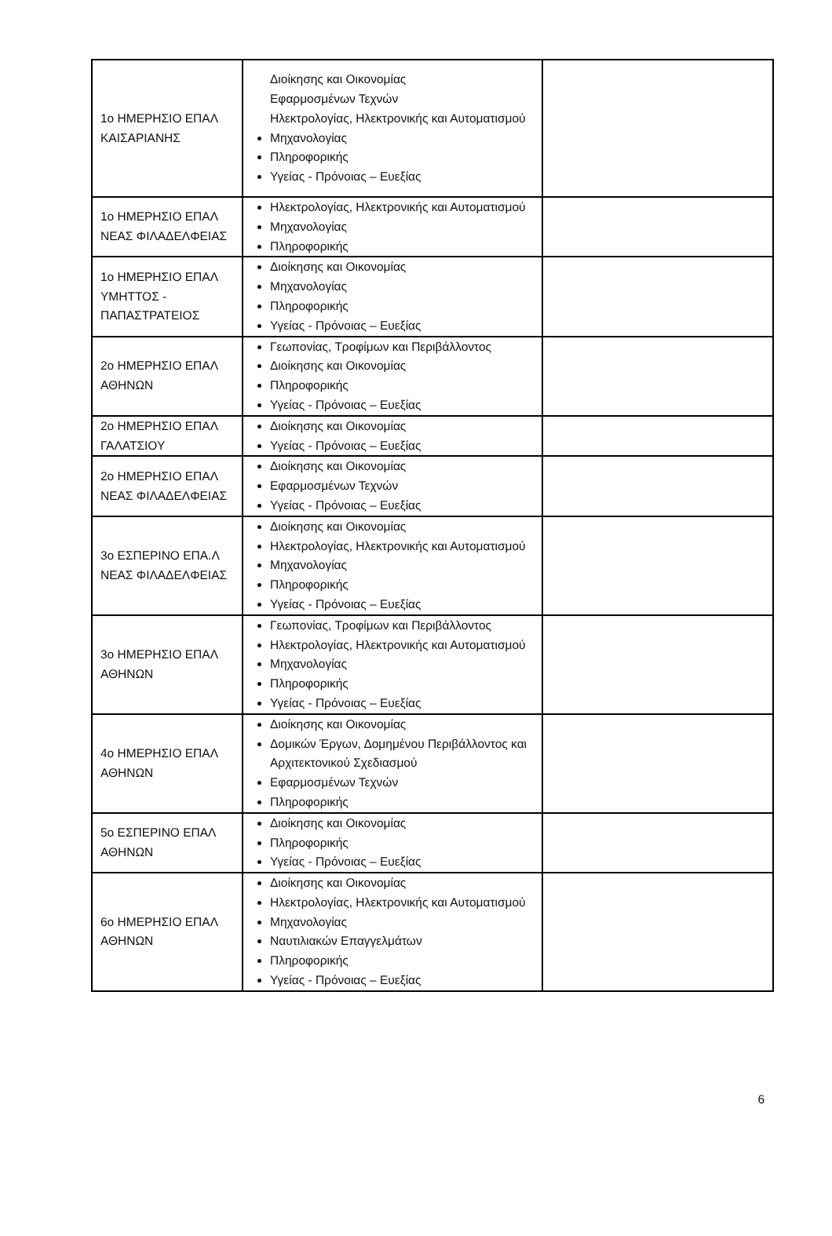| 1ο ΗΜΕΡΗΣΙΟ ΕΠΑΛ ΚΑΙΣΑΡΙΑΝΗΣ | Διοίκησης και Οικονομίας Εφαρμοσμένων Τεχνών Ηλεκτρολογίας, Ηλεκτρονικής και Αυτοματισμού Μηχανολογίας Πληροφορικής Υγείας - Πρόνοιας – Ευεξίας | |
| 1ο ΗΜΕΡΗΣΙΟ ΕΠΑΛ ΝΕΑΣ ΦΙΛΑΔΕΛΦΕΙΑΣ | Ηλεκτρολογίας, Ηλεκτρονικής και Αυτοματισμού Μηχανολογίας Πληροφορικής | |
| 1ο ΗΜΕΡΗΣΙΟ ΕΠΑΛ ΥΜΗΤΤΟΣ - ΠΑΠΑΣΤΡΑΤΕΙΟΣ | Διοίκησης και Οικονομίας Μηχανολογίας Πληροφορικής Υγείας - Πρόνοιας – Ευεξίας | |
| 2ο ΗΜΕΡΗΣΙΟ ΕΠΑΛ ΑΘΗΝΩΝ | Γεωπονίας, Τροφίμων και Περιβάλλοντος Διοίκησης και Οικονομίας Πληροφορικής Υγείας - Πρόνοιας – Ευεξίας | |
| 2ο ΗΜΕΡΗΣΙΟ ΕΠΑΛ ΓΑΛΑΤΣΙΟΥ | Διοίκησης και Οικονομίας Υγείας - Πρόνοιας – Ευεξίας | |
| 2ο ΗΜΕΡΗΣΙΟ ΕΠΑΛ ΝΕΑΣ ΦΙΛΑΔΕΛΦΕΙΑΣ | Διοίκησης και Οικονομίας Εφαρμοσμένων Τεχνών Υγείας - Πρόνοιας – Ευεξίας | |
| 3ο ΕΣΠΕΡΙΝΟ ΕΠΑ.Λ ΝΕΑΣ ΦΙΛΑΔΕΛΦΕΙΑΣ | Διοίκησης και Οικονομίας Ηλεκτρολογίας, Ηλεκτρονικής και Αυτοματισμού Μηχανολογίας Πληροφορικής Υγείας - Πρόνοιας – Ευεξίας | |
| 3ο ΗΜΕΡΗΣΙΟ ΕΠΑΛ ΑΘΗΝΩΝ | Γεωπονίας, Τροφίμων και Περιβάλλοντος Ηλεκτρολογίας, Ηλεκτρονικής και Αυτοματισμού Μηχανολογίας Πληροφορικής Υγείας - Πρόνοιας – Ευεξίας | |
| 4ο ΗΜΕΡΗΣΙΟ ΕΠΑΛ ΑΘΗΝΩΝ | Διοίκησης και Οικονομίας Δομικών Έργων, Δομημένου Περιβάλλοντος και Αρχιτεκτονικού Σχεδιασμού Εφαρμοσμένων Τεχνών Πληροφορικής | |
| 5ο ΕΣΠΕΡΙΝΟ ΕΠΑΛ ΑΘΗΝΩΝ | Διοίκησης και Οικονομίας Πληροφορικής Υγείας - Πρόνοιας – Ευεξίας | |
| 6ο ΗΜΕΡΗΣΙΟ ΕΠΑΛ ΑΘΗΝΩΝ | Διοίκησης και Οικονομίας Ηλεκτρολογίας, Ηλεκτρονικής και Αυτοματισμού Μηχανολογίας Ναυτιλιακών Επαγγελμάτων Πληροφορικής Υγείας - Πρόνοιας – Ευεξίας | |
6